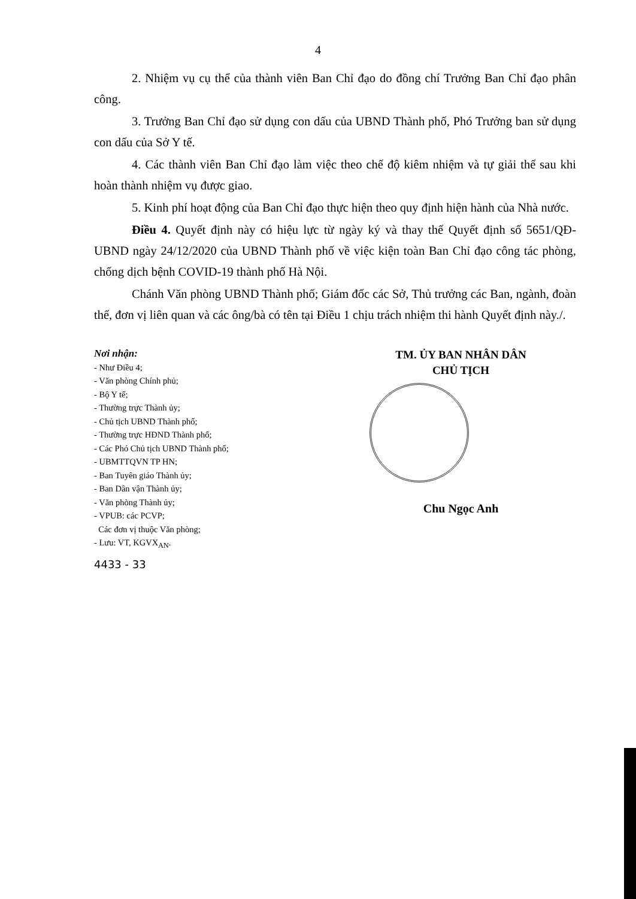4
2. Nhiệm vụ cụ thể của thành viên Ban Chỉ đạo do đồng chí Trưởng Ban Chỉ đạo phân công.
3. Trưởng Ban Chỉ đạo sử dụng con dấu của UBND Thành phố, Phó Trưởng ban sử dụng con dấu của Sở Y tế.
4. Các thành viên Ban Chỉ đạo làm việc theo chế độ kiêm nhiệm và tự giải thể sau khi hoàn thành nhiệm vụ được giao.
5. Kinh phí hoạt động của Ban Chỉ đạo thực hiện theo quy định hiện hành của Nhà nước.
Điều 4. Quyết định này có hiệu lực từ ngày ký và thay thế Quyết định số 5651/QĐ-UBND ngày 24/12/2020 của UBND Thành phố về việc kiện toàn Ban Chỉ đạo công tác phòng, chống dịch bệnh COVID-19 thành phố Hà Nội.
Chánh Văn phòng UBND Thành phố; Giám đốc các Sở, Thủ trưởng các Ban, ngành, đoàn thể, đơn vị liên quan và các ông/bà có tên tại Điều 1 chịu trách nhiệm thi hành Quyết định này./.
Nơi nhận:
- Như Điều 4;
- Văn phòng Chính phủ;
- Bộ Y tế;
- Thường trực Thành ủy;
- Chủ tịch UBND Thành phố;
- Thường trực HĐND Thành phố;
- Các Phó Chủ tịch UBND Thành phố;
- UBMTTQVN TP HN;
- Ban Tuyên giáo Thành ủy;
- Ban Dân vận Thành ủy;
- Văn phòng Thành ủy;
- VPUB: các PCVP;
Các đơn vị thuộc Văn phòng;
- Lưu: VT, KGVX<sub>AN</sub>.
4433 - 33
TM. ỦY BAN NHÂN DÂN
CHỦ TỊCH
Chu Ngọc Anh